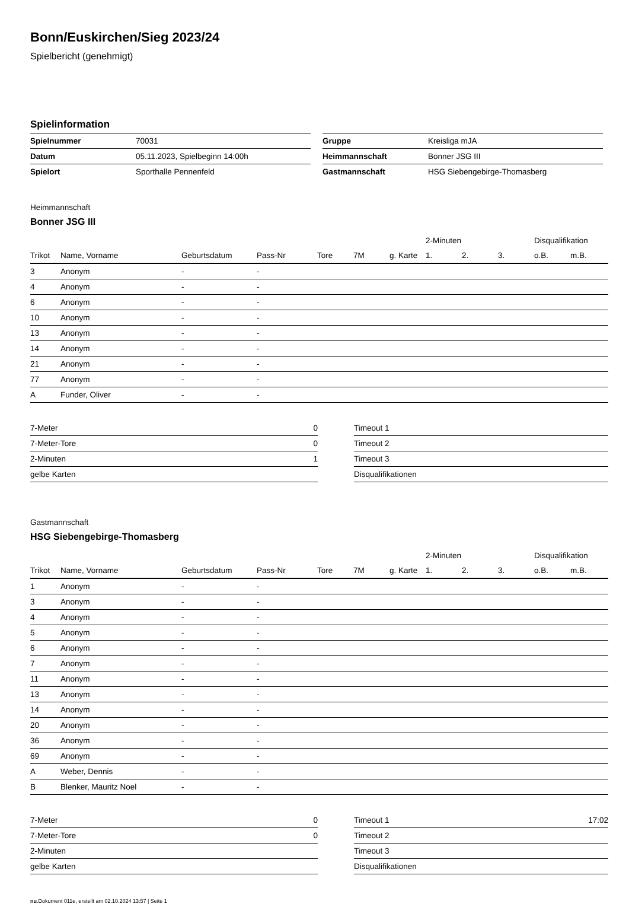Bonn/Euskirchen/Sieg 2023/24
Spielbericht (genehmigt)
Spielinformation
| Spielnummer | 70031 |
| Datum | 05.11.2023, Spielbeginn 14:00h |
| Spielort | Sporthalle Pennenfeld |
| Gruppe | Kreisliga mJA |
| Heimmannschaft | Bonner JSG III |
| Gastmannschaft | HSG Siebengebirge-Thomasberg |
Heimmannschaft
Bonner JSG III
| | | | | | | | 2-Minuten | | | Disqualifikation | |
| Trikot | Name, Vorname | Geburtsdatum | Pass-Nr | Tore | 7M | g. Karte | 1. | 2. | 3. | o.B. | m.B. |
| 3 | Anonym | - | - | | | | | | | | |
| 4 | Anonym | - | - | | | | | | | | |
| 6 | Anonym | - | - | | | | | | | | |
| 10 | Anonym | - | - | | | | | | | | |
| 13 | Anonym | - | - | | | | | | | | |
| 14 | Anonym | - | - | | | | | | | | |
| 21 | Anonym | - | - | | | | | | | | |
| 77 | Anonym | - | - | | | | | | | | |
| A | Funder, Oliver | - | - | | | | | | | | |
| 7-Meter | 0 |
| 7-Meter-Tore | 0 |
| 2-Minuten | 1 |
| gelbe Karten | |
| Timeout 1 | |
| Timeout 2 | |
| Timeout 3 | |
| Disqualifikationen | |
Gastmannschaft
HSG Siebengebirge-Thomasberg
| | | | | | | | 2-Minuten | | | Disqualifikation | |
| Trikot | Name, Vorname | Geburtsdatum | Pass-Nr | Tore | 7M | g. Karte | 1. | 2. | 3. | o.B. | m.B. |
| 1 | Anonym | - | - | | | | | | | | |
| 3 | Anonym | - | - | | | | | | | | |
| 4 | Anonym | - | - | | | | | | | | |
| 5 | Anonym | - | - | | | | | | | | |
| 6 | Anonym | - | - | | | | | | | | |
| 7 | Anonym | - | - | | | | | | | | |
| 11 | Anonym | - | - | | | | | | | | |
| 13 | Anonym | - | - | | | | | | | | |
| 14 | Anonym | - | - | | | | | | | | |
| 20 | Anonym | - | - | | | | | | | | |
| 36 | Anonym | - | - | | | | | | | | |
| 69 | Anonym | - | - | | | | | | | | |
| A | Weber, Dennis | - | - | | | | | | | | |
| B | Blenker, Mauritz Noel | - | - | | | | | | | | |
| 7-Meter | 0 |
| 7-Meter-Tore | 0 |
| 2-Minuten | |
| gelbe Karten | |
| Timeout 1 | 17:02 |
| Timeout 2 | |
| Timeout 3 | |
| Disqualifikationen | |
nu.Dokument 011e, erstellt am 02.10.2024 13:57 | Seite 1